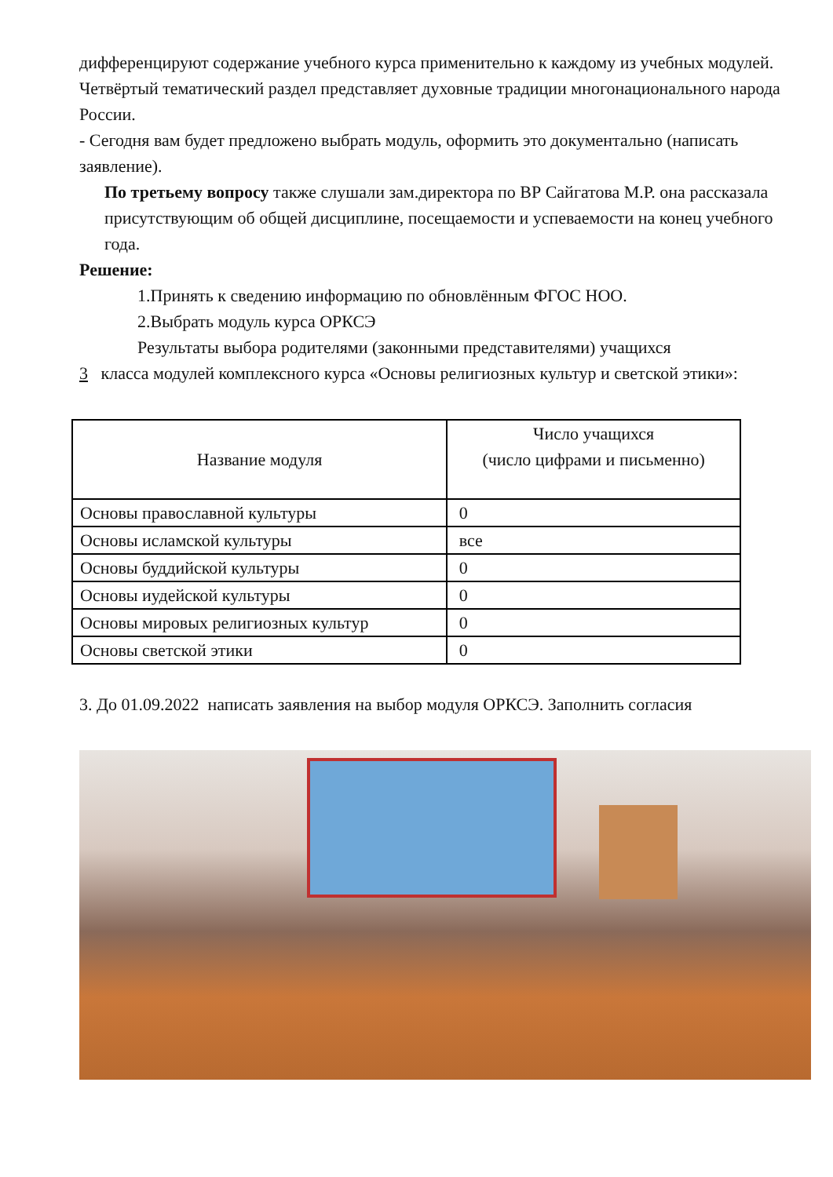дифференцируют содержание учебного курса применительно к каждому из учебных модулей. Четвёртый тематический раздел представляет духовные традиции многонационального народа России.
- Сегодня вам будет предложено выбрать модуль, оформить это документально (написать заявление).
По третьему вопросу также слушали зам.директора по ВР Сайгатова М.Р. она рассказала присутствующим об общей дисциплине, посещаемости и успеваемости на конец учебного года.
Решение:
1.Принять к сведению информацию по обновлённым ФГОС НОО.
2.Выбрать модуль курса ОРКСЭ
Результаты выбора родителями (законными представителями) учащихся
3 класса модулей комплексного курса «Основы религиозных культур и светской этики»:
| Название модуля | Число учащихся (число цифрами и письменно) |
| Основы православной культуры | 0 |
| Основы исламской культуры | все |
| Основы буддийской культуры | 0 |
| Основы иудейской культуры | 0 |
| Основы мировых религиозных культур | 0 |
| Основы светской этики | 0 |
3. До 01.09.2022 написать заявления на выбор модуля ОРКСЭ. Заполнить согласия